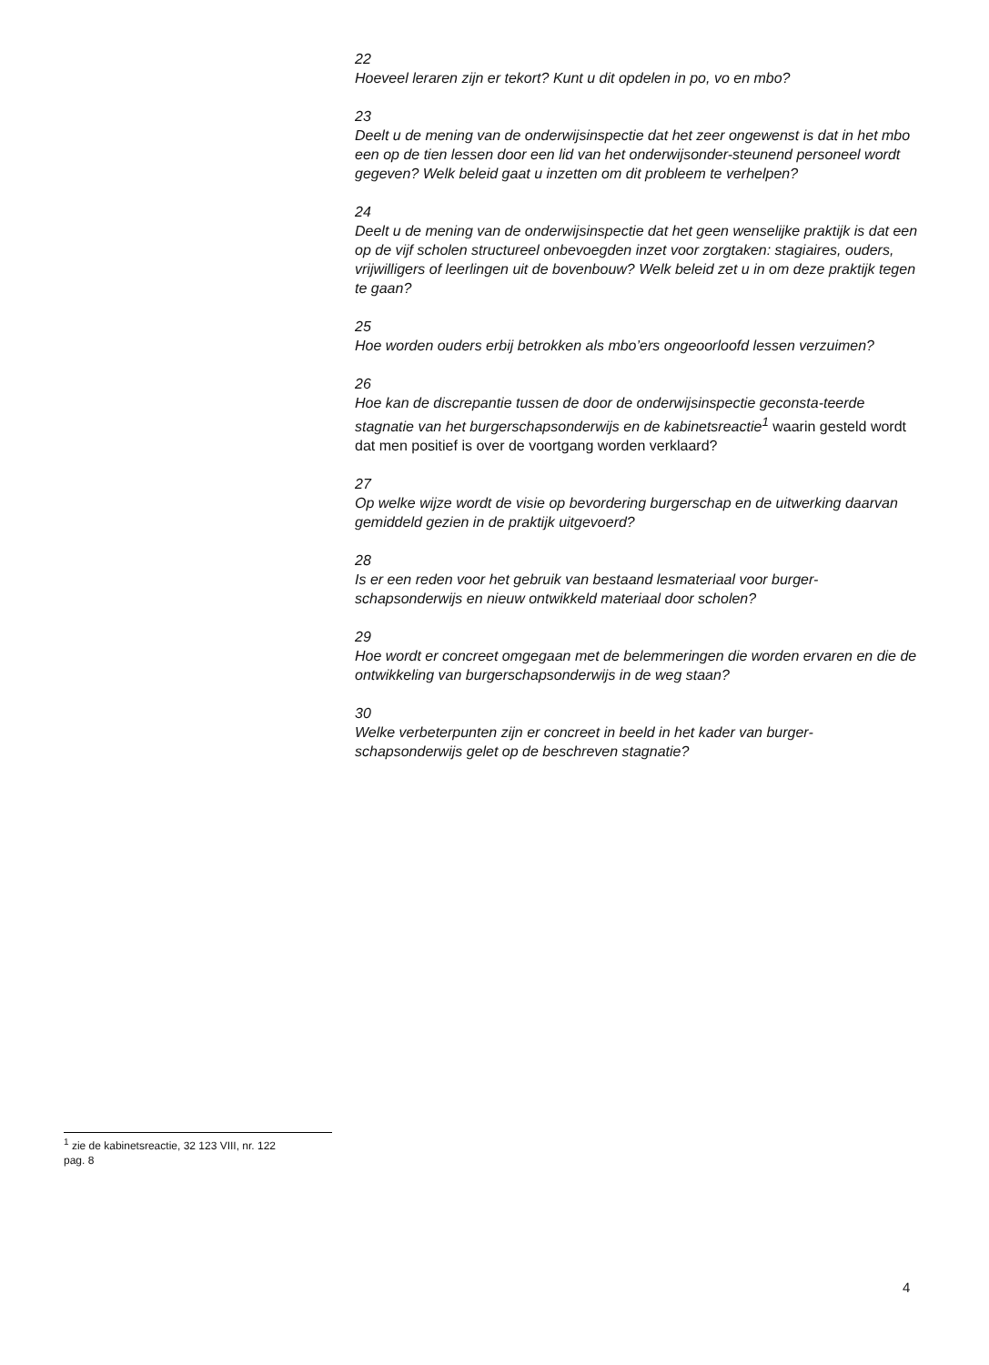22
Hoeveel leraren zijn er tekort? Kunt u dit opdelen in po, vo en mbo?
23
Deelt u de mening van de onderwijsinspectie dat het zeer ongewenst is dat in het mbo een op de tien lessen door een lid van het onderwijsonder-steunend personeel wordt gegeven? Welk beleid gaat u inzetten om dit probleem te verhelpen?
24
Deelt u de mening van de onderwijsinspectie dat het geen wenselijke praktijk is dat een op de vijf scholen structureel onbevoegden inzet voor zorgtaken: stagiaires, ouders, vrijwilligers of leerlingen uit de bovenbouw? Welk beleid zet u in om deze praktijk tegen te gaan?
25
Hoe worden ouders erbij betrokken als mbo’ers ongeoorloofd lessen verzuimen?
26
Hoe kan de discrepantie tussen de door de onderwijsinspectie geconsta-teerde stagnatie van het burgerschapsonderwijs en de kabinetsreactie<sup>1</sup> waarin gesteld wordt dat men positief is over de voortgang worden verklaard?
27
Op welke wijze wordt de visie op bevordering burgerschap en de uitwerking daarvan gemiddeld gezien in de praktijk uitgevoerd?
28
Is er een reden voor het gebruik van bestaand lesmateriaal voor burger-schapsonderwijs en nieuw ontwikkeld materiaal door scholen?
29
Hoe wordt er concreet omgegaan met de belemmeringen die worden ervaren en die de ontwikkeling van burgerschapsonderwijs in de weg staan?
30
Welke verbeterpunten zijn er concreet in beeld in het kader van burger-schapsonderwijs gelet op de beschreven stagnatie?
<sup>1</sup> zie de kabinetsreactie, 32 123 VIII, nr. 122
pag. 8
4